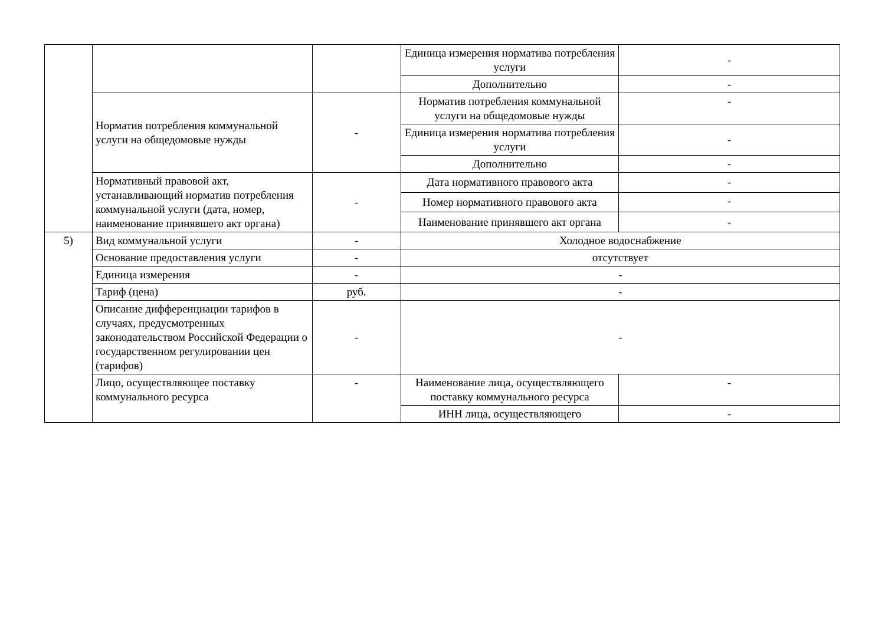| | | | Единица измерения норматива потребления услуги | - |
| | | | Дополнительно | - |
| | Норматив потребления коммунальной услуги на общедомовые нужды | - | Норматив потребления коммунальной услуги на общедомовые нужды | - |
| | | | Единица измерения норматива потребления услуги | - |
| | | | Дополнительно | - |
| | Нормативный правовой акт, устанавливающий норматив потребления коммунальной услуги (дата, номер, наименование принявшего акт органа) | - | Дата нормативного правового акта | - |
| | | | Номер нормативного правового акта | - |
| | | | Наименование принявшего акт органа | - |
| 5) | Вид коммунальной услуги | - | Холодное водоснабжение | |
| | Основание предоставления услуги | - | отсутствует | |
| | Единица измерения | - | - | |
| | Тариф (цена) | руб. | - | |
| | Описание дифференциации тарифов в случаях, предусмотренных законодательством Российской Федерации о государственном регулировании цен (тарифов) | - | - | |
| | Лицо, осуществляющее поставку коммунального ресурса | - | Наименование лица, осуществляющего поставку коммунального ресурса | - |
| | | | ИНН лица, осуществляющего | - |